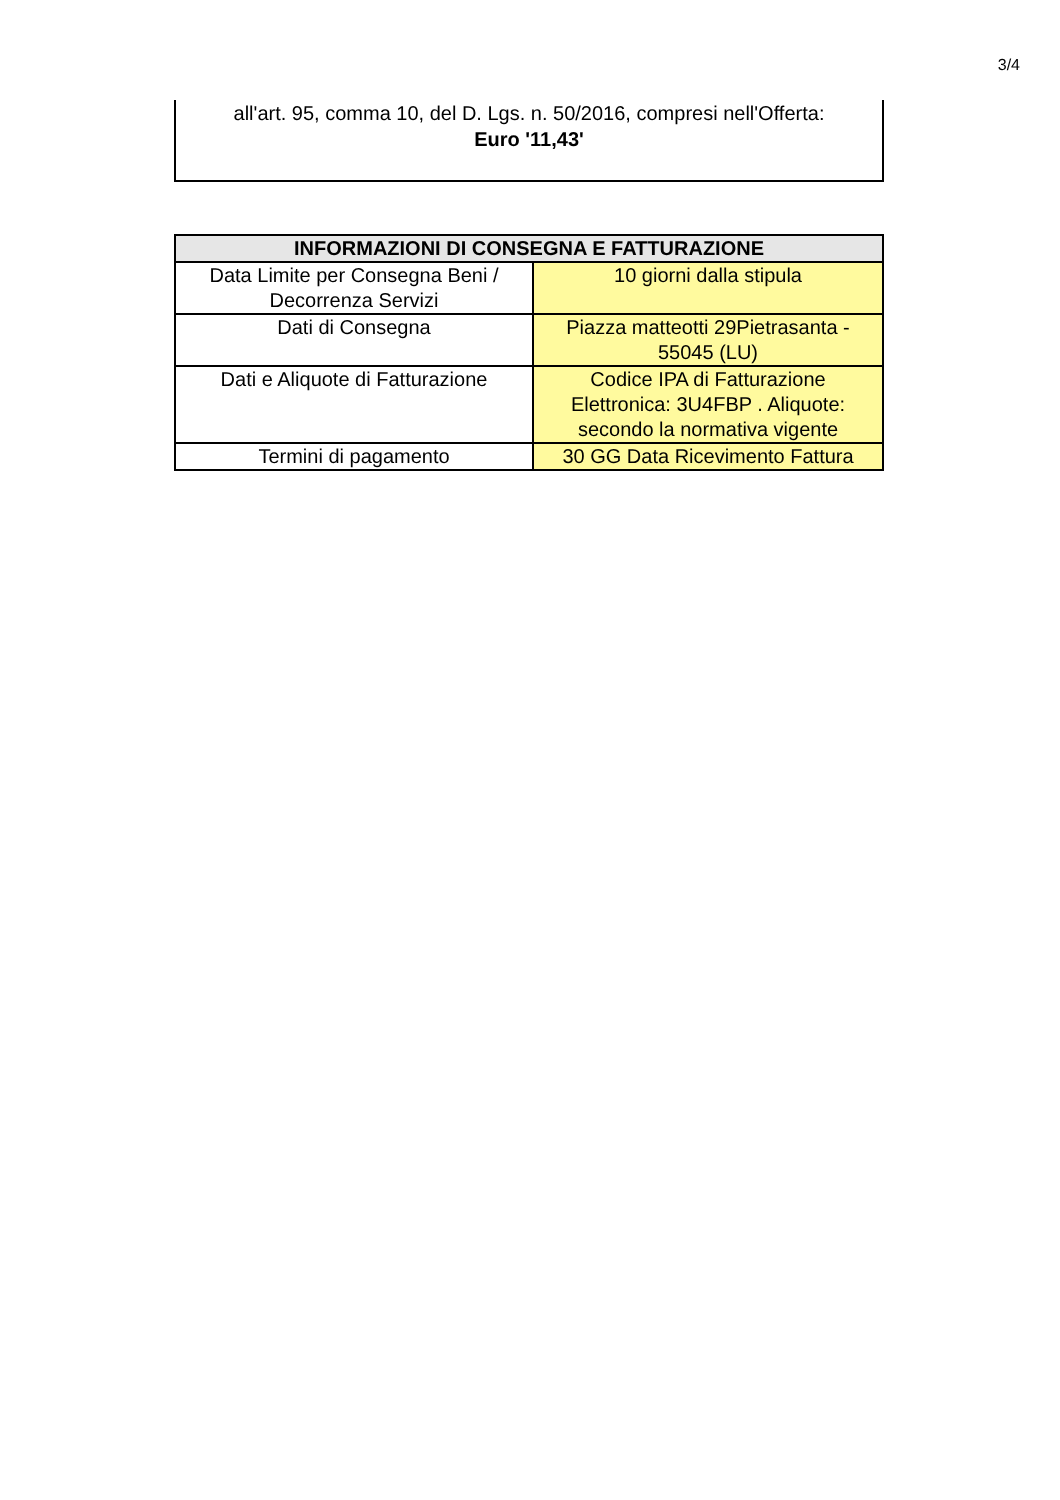3/4
all'art. 95, comma 10, del D. Lgs. n. 50/2016, compresi nell'Offerta:
Euro '11,43'
| INFORMAZIONI DI CONSEGNA E FATTURAZIONE | |
| --- | --- |
| Data Limite per Consegna Beni / Decorrenza Servizi | 10 giorni dalla stipula |
| Dati di Consegna | Piazza matteotti 29Pietrasanta - 55045 (LU) |
| Dati e Aliquote di Fatturazione | Codice IPA di Fatturazione Elettronica: 3U4FBP . Aliquote: secondo la normativa vigente |
| Termini di pagamento | 30 GG Data Ricevimento Fattura |